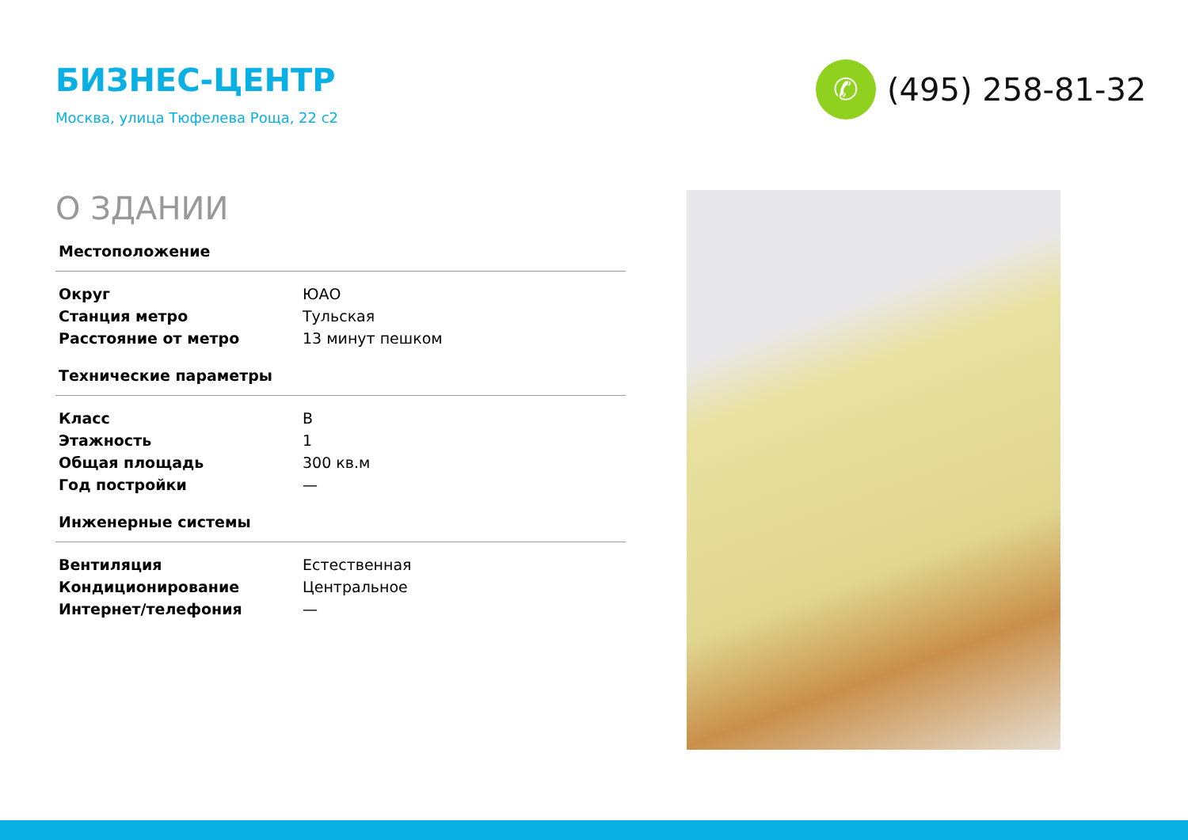БИЗНЕС-ЦЕНТР
Москва, улица Тюфелева Роща, 22 с2
✆
(495) 258-81-32
О ЗДАНИИ
Местоположение
| Округ | ЮАО |
| Станция метро | Тульская |
| Расстояние от метро | 13 минут пешком |
Технические параметры
| Класс | B |
| Этажность | 1 |
| Общая площадь | 300 кв.м |
| Год постройки | — |
Инженерные системы
| Вентиляция | Естественная |
| Кондиционирование | Центральное |
| Интернет/телефония | — |